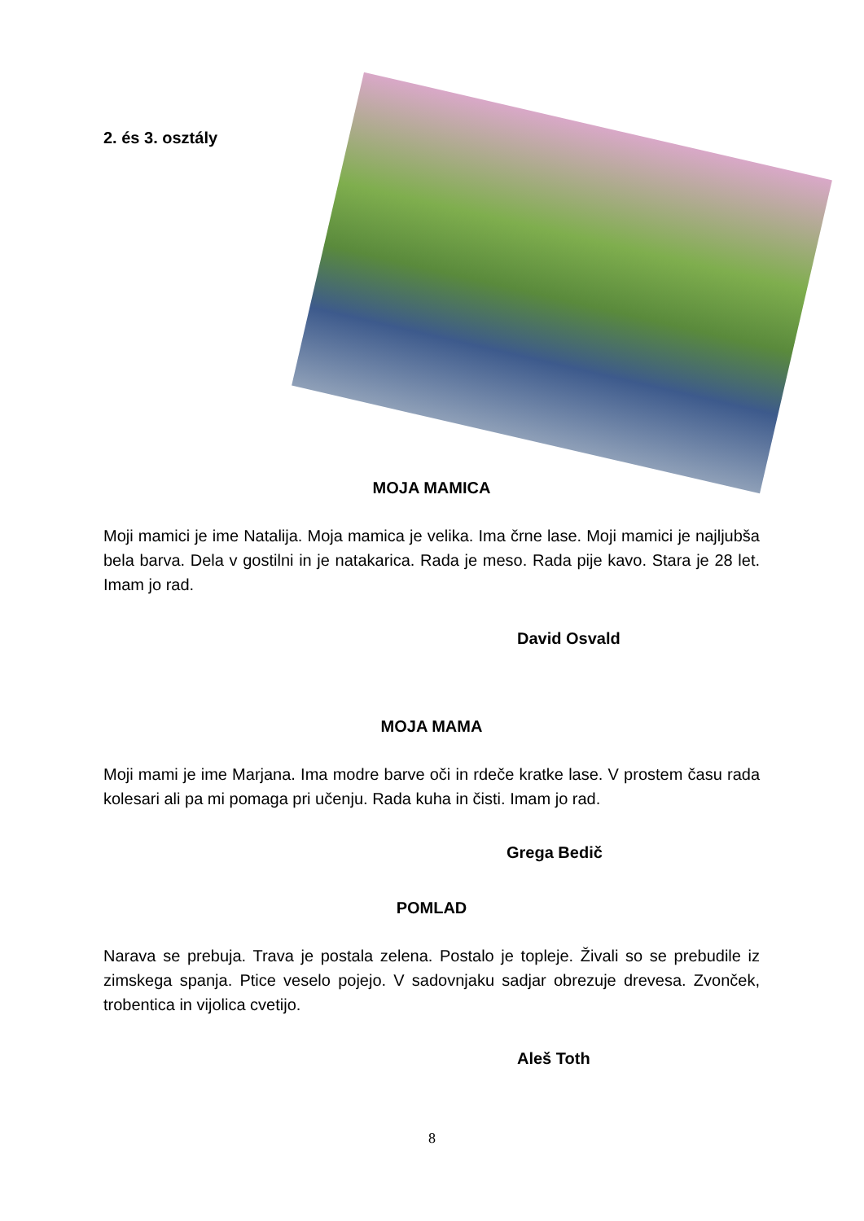2. és 3. osztály
MOJA MAMICA
Moji mamici je ime Natalija. Moja mamica je velika. Ima črne lase. Moji mamici je najljubša bela barva. Dela v gostilni in je natakarica. Rada je meso. Rada pije kavo. Stara je 28 let. Imam jo rad.
David Osvald
MOJA MAMA
Moji mami je ime Marjana. Ima modre barve oči in rdeče kratke lase. V prostem času rada kolesari ali pa mi pomaga pri učenju. Rada kuha in čisti. Imam jo rad.
Grega Bedič
POMLAD
Narava se prebuja. Trava je postala zelena. Postalo je topleje. Živali so se prebudile iz zimskega spanja. Ptice veselo pojejo. V sadovnjaku sadjar obrezuje drevesa. Zvonček, trobentica in vijolica cvetijo.
Aleš Toth
8